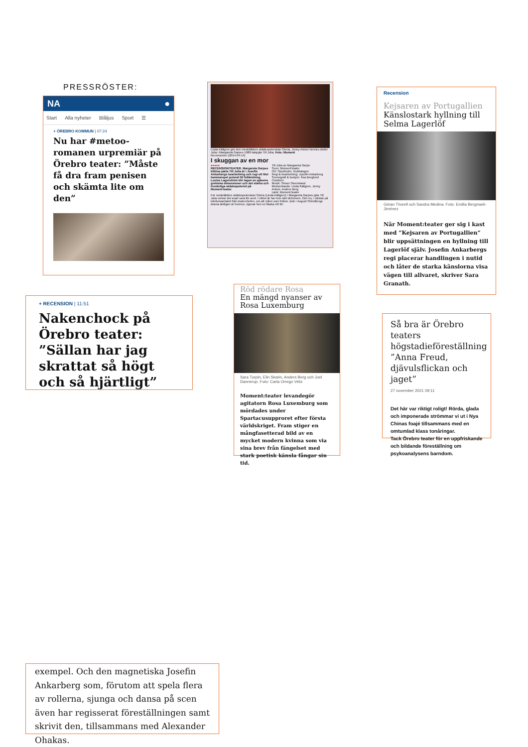PRESSRÖSTER:
NA ●
Start Alla nyheter Blåljus Sport ☰
+ ÖREBRO KOMMUN | 07:24
Nu har #metoo-romanen urpremiär på Örebro teater: ”Måste få dra fram penisen och skämta lite om den”
+ RECENSION | 11:51
Nakenchock på Örebro teater: ”Sällan har jag skrattat så högt och så hjärtligt”
Linda Källgren gör den medelålders skådespelerskan Gloria, Jenny Antoni hennes dotter Julia i Margareta Garpes 1980-talspjäs Till Julia. Foto: Moment
Recensioner [2014-04-14]
I skuggan av en mor
●●●●●
RECENSION/TEATER. Margareta Garpes tidlösa pärla Till Julia är i Josefin Ankarbergs bearbetning och regi ett litet kammarspel polerat till fulländning. Louise Lagerström blir tagen av pjäsens grekiska dimensioner och det starka och trovärdiga skådespeleriet på Moment:teater.
Till Julia av Margareta Garpe
Scen: Moment:teater
Ort: Stockholm, Gubbängen
Regi & bearbetning: Josefin Ankarberg
Scenografi & kostym: Åsa Berglund Cowburn
Musik: Simon Steensland
Medverkande: Linda Källgren, Jenny Antoni, Anders Berg
Länk: Moment:teater
För medelålders skådespelerskan Gloria (Linda Källgren) i Margareta Garpes pjäs Till Julia verkar det snart vara för sent. I nitton år har hon närt drömmen. Och nu, i väntan på telefonsamtalet från teaterchefen, om att rollen som fröken Julie i August Strindbergs drama äntligen är hennes, öppnar hon en flaska vitt för
Röd rödare Rosa
En mängd nyanser av Rosa Luxemburg
Sara Turpin, Elin Skarin, Anders Berg och Joel Dannerup. Foto: Carla Orrego Veliz
Moment:teater levandegör agitatorn Rosa Luxemburg som mördades under Spartacusupproret efter första världskriget. Fram stiger en mångfasetterad bild av en mycket modern kvinna som via sina brev från fängelset med stark poetisk känsla fångar sin tid.
Recension
Kejsaren av Portugallien
Känslostark hyllning till Selma Lagerlöf
Göran Thorell och Sandra Medina. Foto: Emilia Bergmark-Jiménez
När Moment:teater ger sig i kast med ”Kejsaren av Portugallien” blir uppsättningen en hyllning till Lagerlöf själv. Josefin Ankarbergs regi placerar handlingen i nutid och låter de starka känslorna visa vägen till allvaret, skriver Sara Granath.
Så bra är Örebro teaters högstadieföreställning ”Anna Freud, djävulsflickan och jaget”
27 november 2021 09:11
Det här var riktigt roligt! Rörda, glada och imponerade strömmar vi ut i Nya Chinas foajé tillsammans med en omtumlad klass tonåringar.
Tack Örebro teater för en uppfriskande och bildande föreställning om psykoanalysens barndom.
exempel. Och den magnetiska Josefin Ankarberg som, förutom att spela flera av rollerna, sjunga och dansa på scen även har regisserat föreställningen samt skrivit den, tillsammans med Alexander Ohakas.